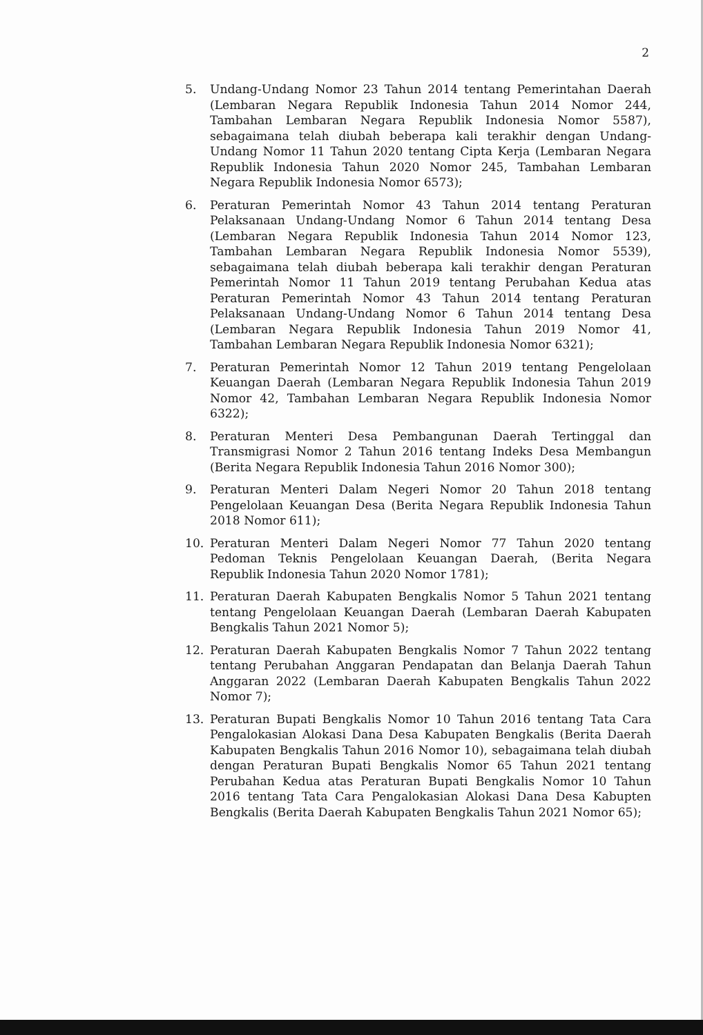2
5. Undang-Undang Nomor 23 Tahun 2014 tentang Pemerintahan Daerah (Lembaran Negara Republik Indonesia Tahun 2014 Nomor 244, Tambahan Lembaran Negara Republik Indonesia Nomor 5587), sebagaimana telah diubah beberapa kali terakhir dengan Undang-Undang Nomor 11 Tahun 2020 tentang Cipta Kerja (Lembaran Negara Republik Indonesia Tahun 2020 Nomor 245, Tambahan Lembaran Negara Republik Indonesia Nomor 6573);
6. Peraturan Pemerintah Nomor 43 Tahun 2014 tentang Peraturan Pelaksanaan Undang-Undang Nomor 6 Tahun 2014 tentang Desa (Lembaran Negara Republik Indonesia Tahun 2014 Nomor 123, Tambahan Lembaran Negara Republik Indonesia Nomor 5539), sebagaimana telah diubah beberapa kali terakhir dengan Peraturan Pemerintah Nomor 11 Tahun 2019 tentang Perubahan Kedua atas Peraturan Pemerintah Nomor 43 Tahun 2014 tentang Peraturan Pelaksanaan Undang-Undang Nomor 6 Tahun 2014 tentang Desa (Lembaran Negara Republik Indonesia Tahun 2019 Nomor 41, Tambahan Lembaran Negara Republik Indonesia Nomor 6321);
7. Peraturan Pemerintah Nomor 12 Tahun 2019 tentang Pengelolaan Keuangan Daerah (Lembaran Negara Republik Indonesia Tahun 2019 Nomor 42, Tambahan Lembaran Negara Republik Indonesia Nomor 6322);
8. Peraturan Menteri Desa Pembangunan Daerah Tertinggal dan Transmigrasi Nomor 2 Tahun 2016 tentang Indeks Desa Membangun (Berita Negara Republik Indonesia Tahun 2016 Nomor 300);
9. Peraturan Menteri Dalam Negeri Nomor 20 Tahun 2018 tentang Pengelolaan Keuangan Desa (Berita Negara Republik Indonesia Tahun 2018 Nomor 611);
10. Peraturan Menteri Dalam Negeri Nomor 77 Tahun 2020 tentang Pedoman Teknis Pengelolaan Keuangan Daerah, (Berita Negara Republik Indonesia Tahun 2020 Nomor 1781);
11. Peraturan Daerah Kabupaten Bengkalis Nomor 5 Tahun 2021 tentang tentang Pengelolaan Keuangan Daerah (Lembaran Daerah Kabupaten Bengkalis Tahun 2021 Nomor 5);
12. Peraturan Daerah Kabupaten Bengkalis Nomor 7 Tahun 2022 tentang tentang Perubahan Anggaran Pendapatan dan Belanja Daerah Tahun Anggaran 2022 (Lembaran Daerah Kabupaten Bengkalis Tahun 2022 Nomor 7);
13. Peraturan Bupati Bengkalis Nomor 10 Tahun 2016 tentang Tata Cara Pengalokasian Alokasi Dana Desa Kabupaten Bengkalis (Berita Daerah Kabupaten Bengkalis Tahun 2016 Nomor 10), sebagaimana telah diubah dengan Peraturan Bupati Bengkalis Nomor 65 Tahun 2021 tentang Perubahan Kedua atas Peraturan Bupati Bengkalis Nomor 10 Tahun 2016 tentang Tata Cara Pengalokasian Alokasi Dana Desa Kabupten Bengkalis (Berita Daerah Kabupaten Bengkalis Tahun 2021 Nomor 65);